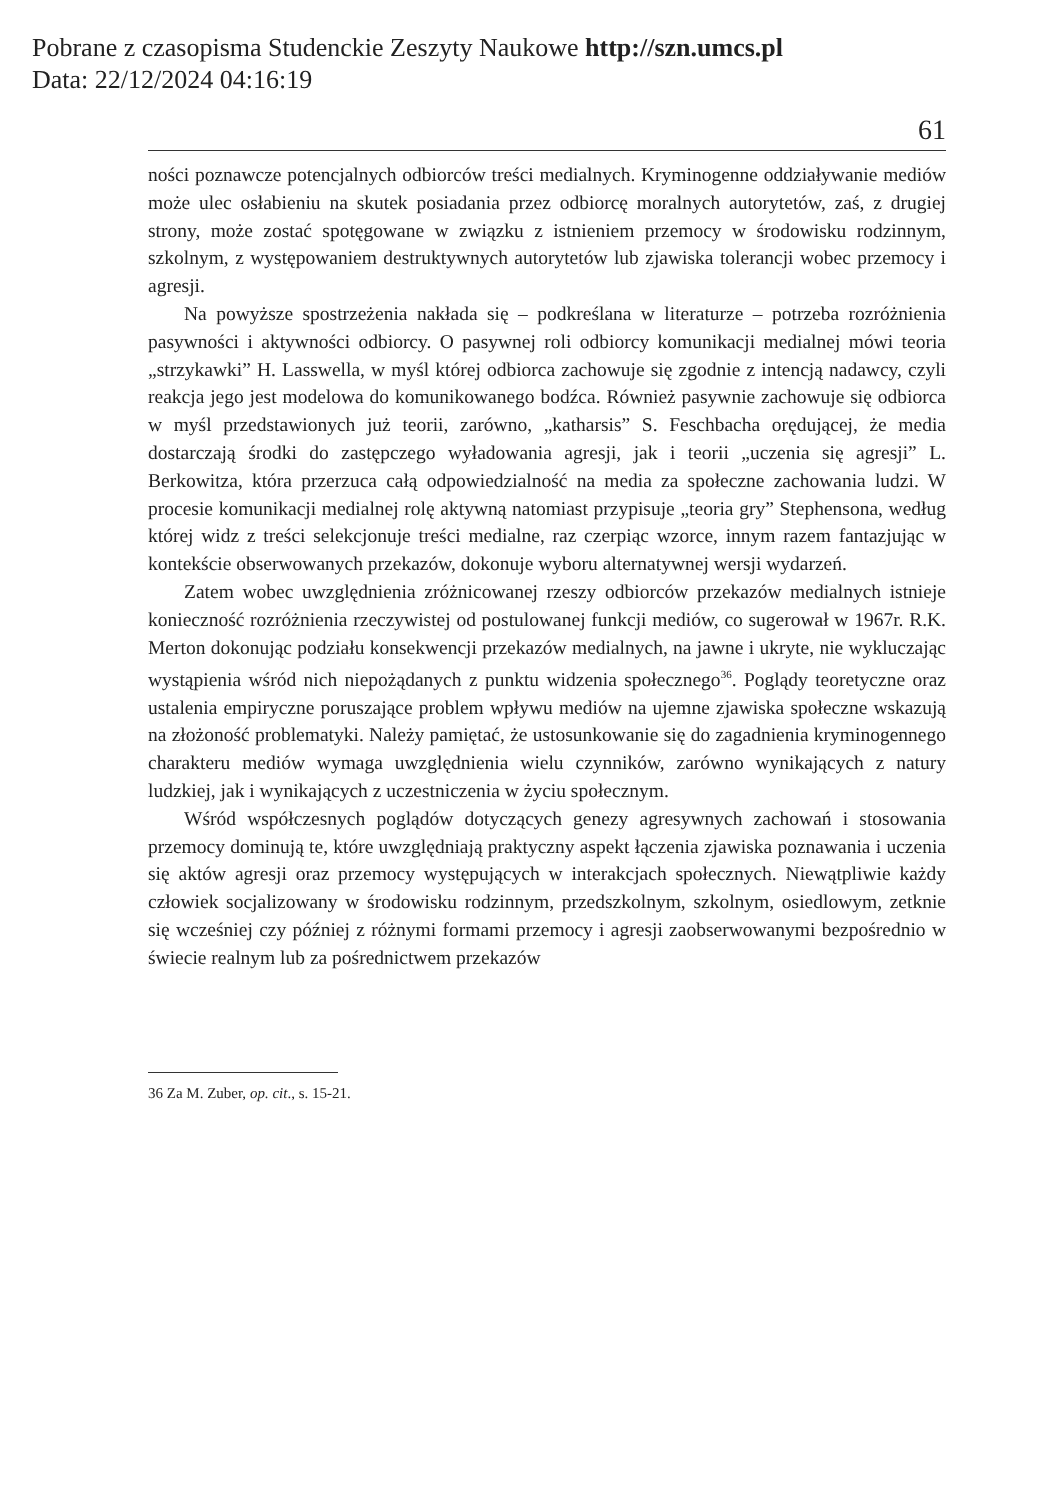Pobrane z czasopisma Studenckie Zeszyty Naukowe http://szn.umcs.pl
Data: 22/12/2024 04:16:19
61
ności poznawcze potencjalnych odbiorców treści medialnych. Kryminogenne oddziaływanie mediów może ulec osłabieniu na skutek posiadania przez odbiorcę moralnych autorytetów, zaś, z drugiej strony, może zostać spotęgowane w związku z istnieniem przemocy w środowisku rodzinnym, szkolnym, z występowaniem destruktywnych autorytetów lub zjawiska tolerancji wobec przemocy i agresji.
Na powyższe spostrzeżenia nakłada się – podkreślana w literaturze – potrzeba rozróżnienia pasywności i aktywności odbiorcy. O pasywnej roli odbiorcy komunikacji medialnej mówi teoria „strzykawki” H. Lasswella, w myśl której odbiorca zachowuje się zgodnie z intencją nadawcy, czyli reakcja jego jest modelowa do komunikowanego bodźca. Również pasywnie zachowuje się odbiorca w myśl przedstawionych już teorii, zarówno, „katharsis” S. Feschbacha orędującej, że media dostarczają środki do zastępczego wyładowania agresji, jak i teorii „uczenia się agresji” L. Berkowitza, która przerzuca całą odpowiedzialność na media za społeczne zachowania ludzi. W procesie komunikacji medialnej rolę aktywną natomiast przypisuje „teoria gry” Stephensona, według której widz z treści selekcjonuje treści medialne, raz czerpiąc wzorce, innym razem fantazjując w kontekście obserwowanych przekazów, dokonuje wyboru alternatywnej wersji wydarzeń.
Zatem wobec uwzględnienia zróżnicowanej rzeszy odbiorców przekazów medialnych istnieje konieczność rozróżnienia rzeczywistej od postulowanej funkcji mediów, co sugerował w 1967r. R.K. Merton dokonując podziału konsekwencji przekazów medialnych, na jawne i ukryte, nie wykluczając wystąpienia wśród nich niepożądanych z punktu widzenia społecznego<sup>36</sup>. Poglądy teoretyczne oraz ustalenia empiryczne poruszające problem wpływu mediów na ujemne zjawiska społeczne wskazują na złożoność problematyki. Należy pamiętać, że ustosunkowanie się do zagadnienia kryminogennego charakteru mediów wymaga uwzględnienia wielu czynników, zarówno wynikających z natury ludzkiej, jak i wynikających z uczestniczenia w życiu społecznym.
Wśród współczesnych poglądów dotyczących genezy agresywnych zachowań i stosowania przemocy dominują te, które uwzględniają praktyczny aspekt łączenia zjawiska poznawania i uczenia się aktów agresji oraz przemocy występujących w interakcjach społecznych. Niewątpliwie każdy człowiek socjalizowany w środowisku rodzinnym, przedszkolnym, szkolnym, osiedlowym, zetknie się wcześniej czy później z różnymi formami przemocy i agresji zaobserwowanymi bezpośrednio w świecie realnym lub za pośrednictwem przekazów
36 Za M. Zuber, op. cit., s. 15-21.